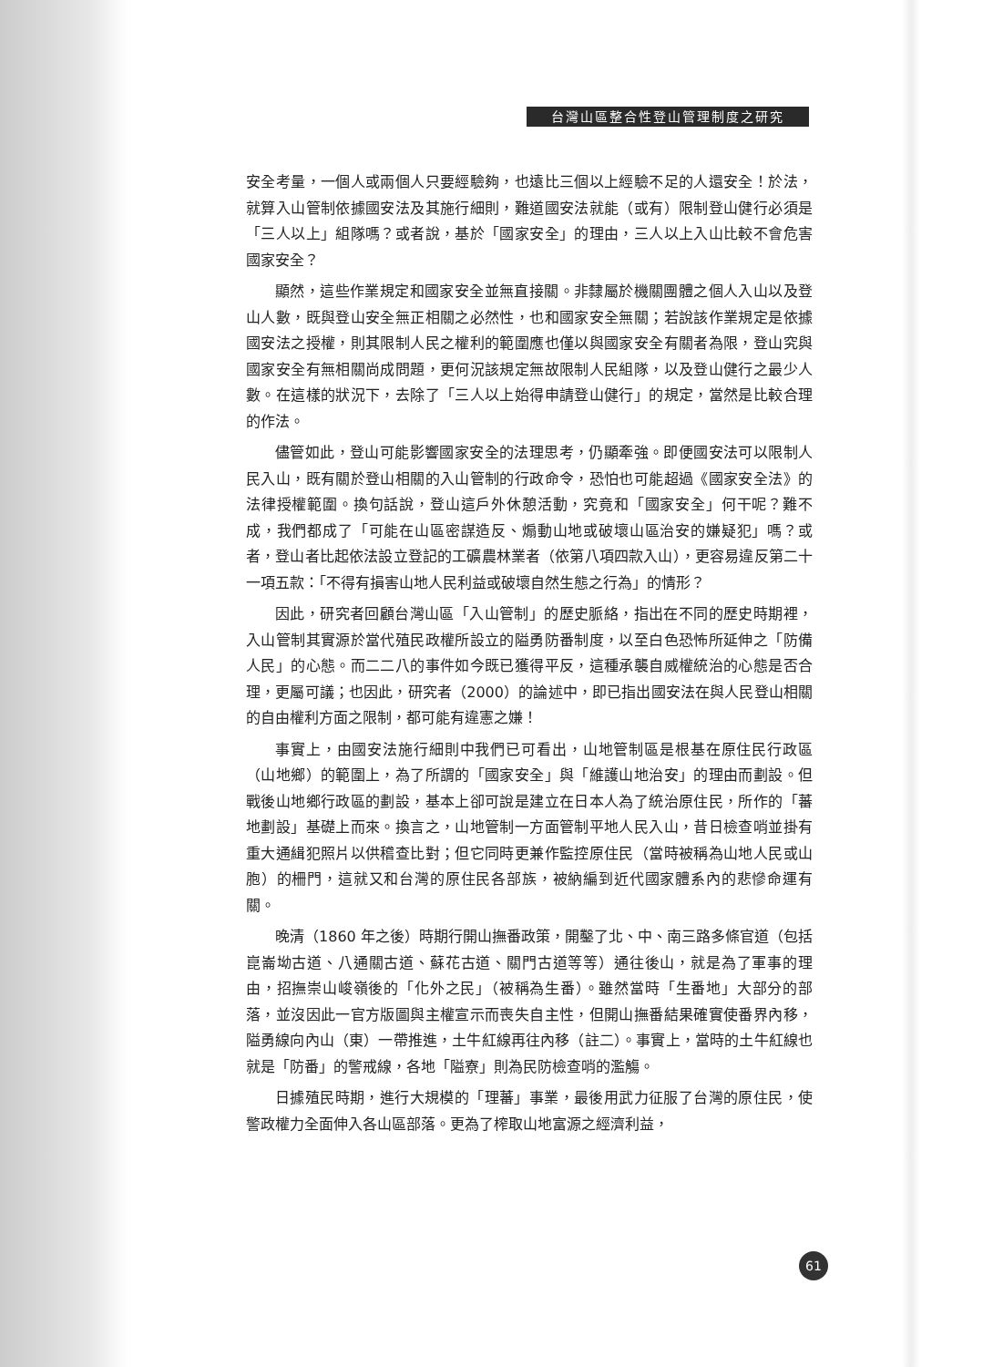台灣山區整合性登山管理制度之研究
安全考量，一個人或兩個人只要經驗夠，也遠比三個以上經驗不足的人還安全！於法，就算入山管制依據國安法及其施行細則，難道國安法就能（或有）限制登山健行必須是「三人以上」組隊嗎？或者說，基於「國家安全」的理由，三人以上入山比較不會危害國家安全？
顯然，這些作業規定和國家安全並無直接關。非隸屬於機關團體之個人入山以及登山人數，既與登山安全無正相關之必然性，也和國家安全無關；若說該作業規定是依據國安法之授權，則其限制人民之權利的範圍應也僅以與國家安全有關者為限，登山究與國家安全有無相關尚成問題，更何況該規定無故限制人民組隊，以及登山健行之最少人數。在這樣的狀況下，去除了「三人以上始得申請登山健行」的規定，當然是比較合理的作法。
儘管如此，登山可能影響國家安全的法理思考，仍顯牽強。即便國安法可以限制人民入山，既有關於登山相關的入山管制的行政命令，恐怕也可能超過《國家安全法》的法律授權範圍。換句話說，登山這戶外休憩活動，究竟和「國家安全」何干呢？難不成，我們都成了「可能在山區密謀造反、煽動山地或破壞山區治安的嫌疑犯」嗎？或者，登山者比起依法設立登記的工礦農林業者（依第八項四款入山），更容易違反第二十一項五款：「不得有損害山地人民利益或破壞自然生態之行為」的情形？
因此，研究者回顧台灣山區「入山管制」的歷史脈絡，指出在不同的歷史時期裡，入山管制其實源於當代殖民政權所設立的隘勇防番制度，以至白色恐怖所延伸之「防備人民」的心態。而二二八的事件如今既已獲得平反，這種承襲自威權統治的心態是否合理，更屬可議；也因此，研究者（2000）的論述中，即已指出國安法在與人民登山相關的自由權利方面之限制，都可能有違憲之嫌！
事實上，由國安法施行細則中我們已可看出，山地管制區是根基在原住民行政區（山地鄉）的範圍上，為了所謂的「國家安全」與「維護山地治安」的理由而劃設。但戰後山地鄉行政區的劃設，基本上卻可說是建立在日本人為了統治原住民，所作的「蕃地劃設」基礎上而來。換言之，山地管制一方面管制平地人民入山，昔日檢查哨並掛有重大通緝犯照片以供稽查比對；但它同時更兼作監控原住民（當時被稱為山地人民或山胞）的柵門，這就又和台灣的原住民各部族，被納編到近代國家體系內的悲慘命運有關。
晚清（1860 年之後）時期行開山撫番政策，開鑿了北、中、南三路多條官道（包括崑崙坳古道、八通關古道、蘇花古道、關門古道等等）通往後山，就是為了軍事的理由，招撫崇山峻嶺後的「化外之民」（被稱為生番）。雖然當時「生番地」大部分的部落，並沒因此一官方版圖與主權宣示而喪失自主性，但開山撫番結果確實使番界內移，隘勇線向內山（東）一帶推進，土牛紅線再往內移（註二）。事實上，當時的土牛紅線也就是「防番」的警戒線，各地「隘寮」則為民防檢查哨的濫觴。
日據殖民時期，進行大規模的「理蕃」事業，最後用武力征服了台灣的原住民，使警政權力全面伸入各山區部落。更為了榨取山地富源之經濟利益，
61